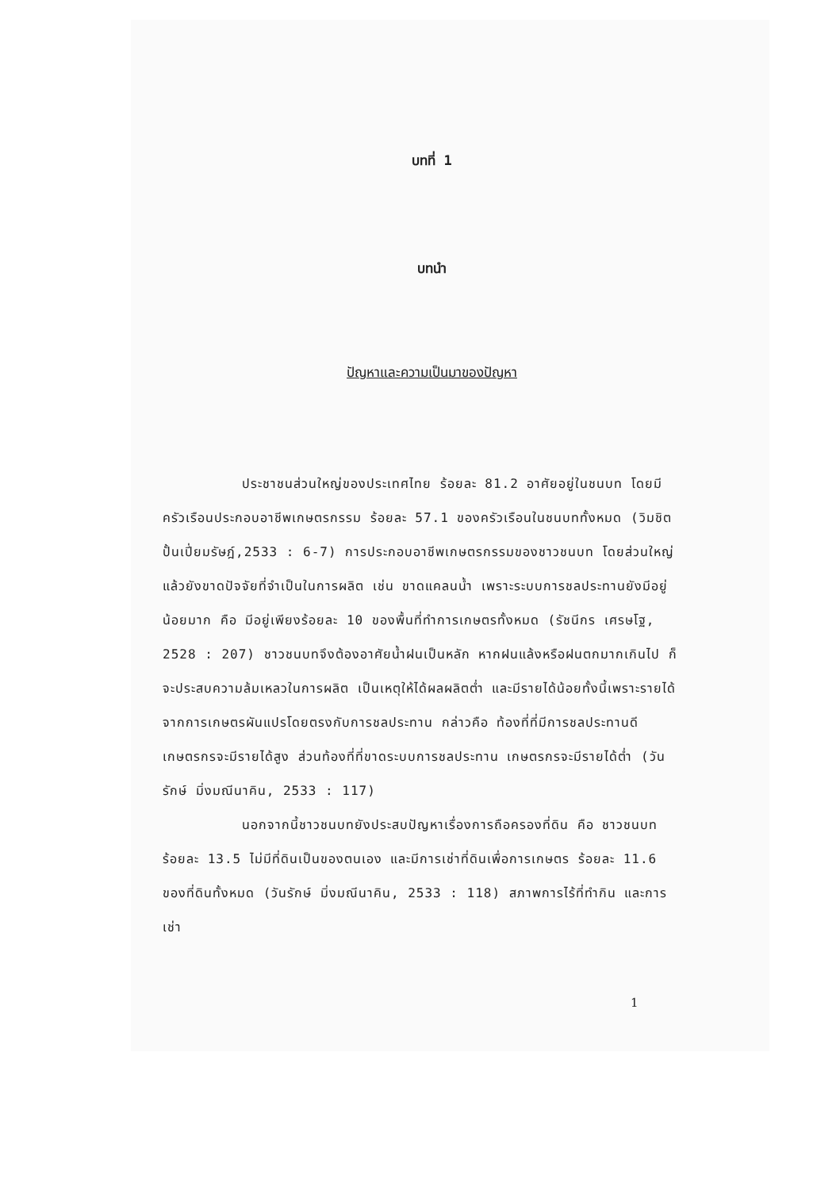บทที่ 1
บทนำ
ปัญหาและความเป็นมาของปัญหา
ประชาชนส่วนใหญ่ของประเทศไทย ร้อยละ 81.2 อาศัยอยู่ในชนบท โดยมีครัวเรือนประกอบอาชีพเกษตรกรรม ร้อยละ 57.1 ของครัวเรือนในชนบททั้งหมด (วิมชิต ปั้นเปี่ยมรัษฎ์,2533 : 6-7) การประกอบอาชีพเกษตรกรรมของชาวชนบท โดยส่วนใหญ่แล้วยังขาดปัจจัยที่จำเป็นในการผลิต เช่น ขาดแคลนน้ำ เพราะระบบการชลประทานยังมีอยู่น้อยมาก คือ มีอยู่เพียงร้อยละ 10 ของพื้นที่ทำการเกษตรทั้งหมด (รัชนีกร เศรษโฐ, 2528 : 207) ชาวชนบทจึงต้องอาศัยน้ำฝนเป็นหลัก หากฝนแล้งหรือฝนตกมากเกินไป ก็จะประสบความล้มเหลวในการผลิต เป็นเหตุให้ได้ผลผลิตต่ำ และมีรายได้น้อยทั้งนี้เพราะรายได้จากการเกษตรผันแปรโดยตรงกับการชลประทาน กล่าวคือ ท้องที่ที่มีการชลประทานดี เกษตรกรจะมีรายได้สูง ส่วนท้องที่ที่ขาดระบบการชลประทาน เกษตรกรจะมีรายได้ต่ำ (วันรักษ์ มิ่งมณีนาคิน, 2533 : 117)
นอกจากนี้ชาวชนบทยังประสบปัญหาเรื่องการถือครองที่ดิน คือ ชาวชนบทร้อยละ 13.5 ไม่มีที่ดินเป็นของตนเอง และมีการเช่าที่ดินเพื่อการเกษตร ร้อยละ 11.6 ของที่ดินทั้งหมด (วันรักษ์ มิ่งมณีนาคิน, 2533 : 118) สภาพการไร้ที่ทำกิน และการเช่า
1